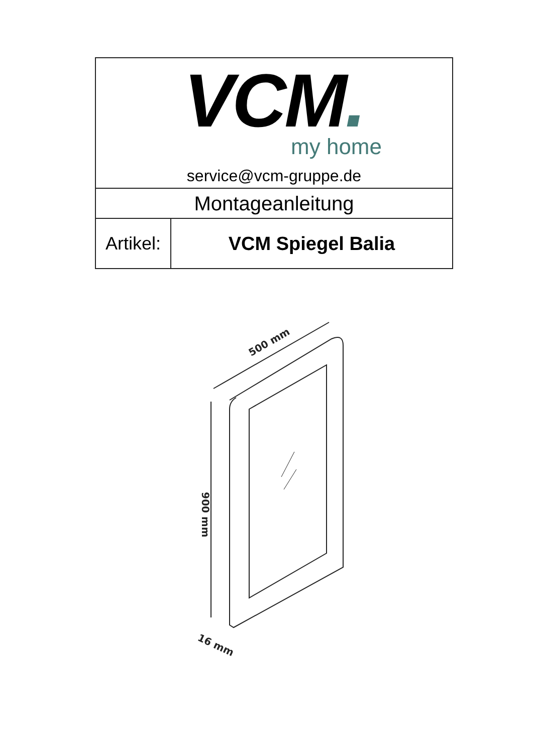| VCM . my home service@vcm-gruppe.de | |
| Montageanleitung | |
| Artikel: | VCM Spiegel Balia |
500 mm
900 mm
16 mm